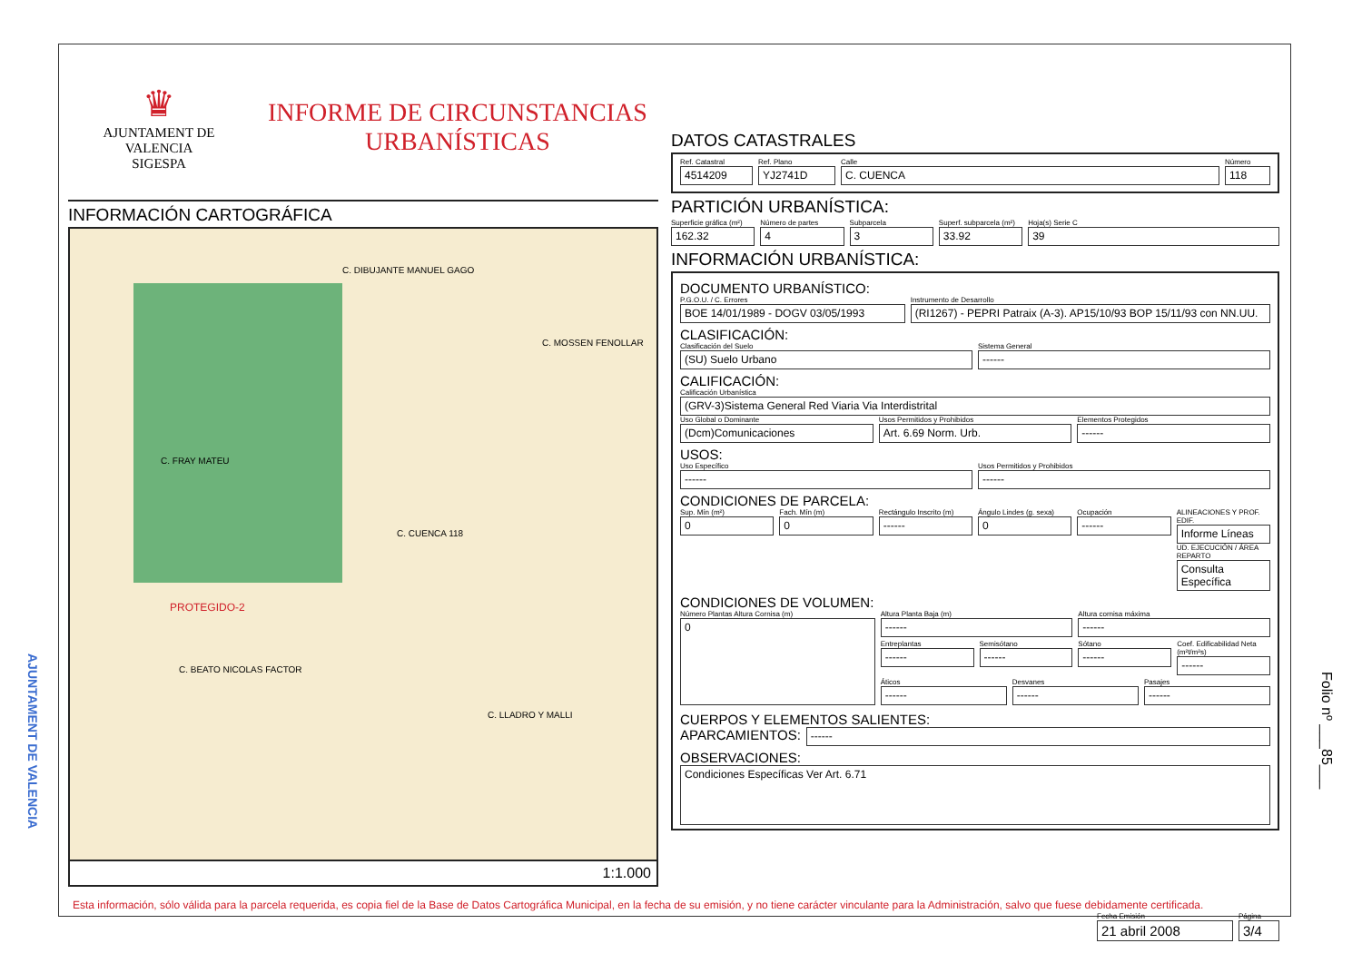♛
AJUNTAMENT DE VALENCIA
SIGESPA
INFORME DE CIRCUNSTANCIAS
URBANÍSTICAS
INFORMACIÓN CARTOGRÁFICA
C. DIBUJANTE MANUEL GAGO
C. MOSSEN FENOLLAR
C. FRAY MATEU
C. CUENCA 118
PROTEGIDO-2
C. BEATO NICOLAS FACTOR
C. LLADRO Y MALLI
1:1.000
DATOS CATASTRALES
Ref. Catastral
4514209
Ref. Plano
YJ2741D
Calle
C. CUENCA
Número
118
PARTICIÓN URBANÍSTICA:
Superficie gráfica (m²)
162.32
Número de partes
4
Subparcela
3
Superf. subparcela (m²)
33.92
Hoja(s) Serie C
39
INFORMACIÓN URBANÍSTICA:
DOCUMENTO URBANÍSTICO:
P.G.O.U. / C. Errores
BOE 14/01/1989 - DOGV 03/05/1993
Instrumento de Desarrollo
(RI1267) - PEPRI Patraix (A-3). AP15/10/93 BOP 15/11/93 con NN.UU.
CLASIFICACIÓN:
Clasificación del Suelo
(SU) Suelo Urbano
Sistema General
------
CALIFICACIÓN:
Calificación Urbanística
(GRV-3)Sistema General Red Viaria Via Interdistrital
Uso Global o Dominante
(Dcm)Comunicaciones
Usos Permitidos y Prohibidos
Art. 6.69 Norm. Urb.
Elementos Protegidos
------
USOS:
Uso Específico
------
Usos Permitidos y Prohibidos
------
CONDICIONES DE PARCELA:
Sup. Mín (m²)
0
Fach. Mín (m)
0
Rectángulo Inscrito (m)
------
Ángulo Lindes (g. sexa)
0
Ocupación
------
ALINEACIONES Y PROF. EDIF.
Informe Líneas
UD. EJECUCIÓN / ÁREA REPARTO
Consulta Específica
CONDICIONES DE VOLUMEN:
Número Plantas Altura Cornisa (m)
0
Altura Planta Baja (m)
------
Altura cornisa máxima
------
Entreplantas
------
Semisótano
------
Sótano
------
Coef. Edificabilidad Neta (m²t/m²s)
------
Áticos
------
Desvanes
------
Pasajes
------
CUERPOS Y ELEMENTOS SALIENTES:
APARCAMIENTOS:
------
OBSERVACIONES:
Condiciones Específicas Ver Art. 6.71
Fecha Emisión
21 abril 2008
Página
3/4
Esta información, sólo válida para la parcela requerida, es copia fiel de la Base de Datos Cartográfica Municipal, en la fecha de su emisión, y no tiene carácter vinculante para la Administración, salvo que fuese debidamente certificada.
AJUNTAMENT DE VALENCIA
Folio nº ___85___